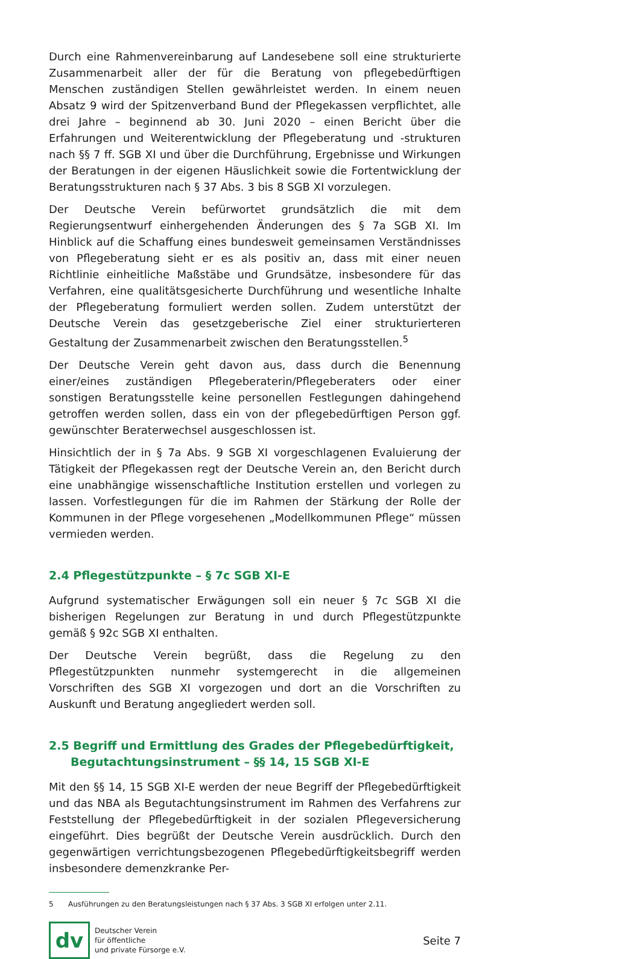Durch eine Rahmenvereinbarung auf Landesebene soll eine strukturierte Zusammenarbeit aller der für die Beratung von pflegebedürftigen Menschen zuständigen Stellen gewährleistet werden. In einem neuen Absatz 9 wird der Spitzenverband Bund der Pflegekassen verpflichtet, alle drei Jahre – beginnend ab 30. Juni 2020 – einen Bericht über die Erfahrungen und Weiterentwicklung der Pflegeberatung und -strukturen nach §§ 7 ff. SGB XI und über die Durchführung, Ergebnisse und Wirkungen der Beratungen in der eigenen Häuslichkeit sowie die Fortentwicklung der Beratungsstrukturen nach § 37 Abs. 3 bis 8 SGB XI vorzulegen.
Der Deutsche Verein befürwortet grundsätzlich die mit dem Regierungsentwurf einhergehenden Änderungen des § 7a SGB XI. Im Hinblick auf die Schaffung eines bundesweit gemeinsamen Verständnisses von Pflegeberatung sieht er es als positiv an, dass mit einer neuen Richtlinie einheitliche Maßstäbe und Grundsätze, insbesondere für das Verfahren, eine qualitätsgesicherte Durchführung und wesentliche Inhalte der Pflegeberatung formuliert werden sollen. Zudem unterstützt der Deutsche Verein das gesetzgeberische Ziel einer strukturierteren Gestaltung der Zusammenarbeit zwischen den Beratungsstellen.<sup>5</sup>
Der Deutsche Verein geht davon aus, dass durch die Benennung einer/eines zuständigen Pflegeberaterin/Pflegeberaters oder einer sonstigen Beratungsstelle keine personellen Festlegungen dahingehend getroffen werden sollen, dass ein von der pflegebedürftigen Person ggf. gewünschter Beraterwechsel ausgeschlossen ist.
Hinsichtlich der in § 7a Abs. 9 SGB XI vorgeschlagenen Evaluierung der Tätigkeit der Pflegekassen regt der Deutsche Verein an, den Bericht durch eine unabhängige wissenschaftliche Institution erstellen und vorlegen zu lassen. Vorfestlegungen für die im Rahmen der Stärkung der Rolle der Kommunen in der Pflege vorgesehenen „Modellkommunen Pflege“ müssen vermieden werden.
2.4 Pflegestützpunkte – § 7c SGB XI-E
Aufgrund systematischer Erwägungen soll ein neuer § 7c SGB XI die bisherigen Regelungen zur Beratung in und durch Pflegestützpunkte gemäß § 92c SGB XI enthalten.
Der Deutsche Verein begrüßt, dass die Regelung zu den Pflegestützpunkten nunmehr systemgerecht in die allgemeinen Vorschriften des SGB XI vorgezogen und dort an die Vorschriften zu Auskunft und Beratung angegliedert werden soll.
2.5 Begriff und Ermittlung des Grades der Pflegebedürftigkeit, Begutachtungsinstrument – §§ 14, 15 SGB XI-E
Mit den §§ 14, 15 SGB XI-E werden der neue Begriff der Pflegebedürftigkeit und das NBA als Begutachtungsinstrument im Rahmen des Verfahrens zur Feststellung der Pflegebedürftigkeit in der sozialen Pflegeversicherung eingeführt. Dies begrüßt der Deutsche Verein ausdrücklich. Durch den gegenwärtigen verrichtungsbezogenen Pflegebedürftigkeitsbegriff werden insbesondere demenzkranke Per-
5 Ausführungen zu den Beratungsleistungen nach § 37 Abs. 3 SGB XI erfolgen unter 2.11.
dv
Deutscher Verein
für öffentliche
und private Fürsorge e.V.
Seite 7